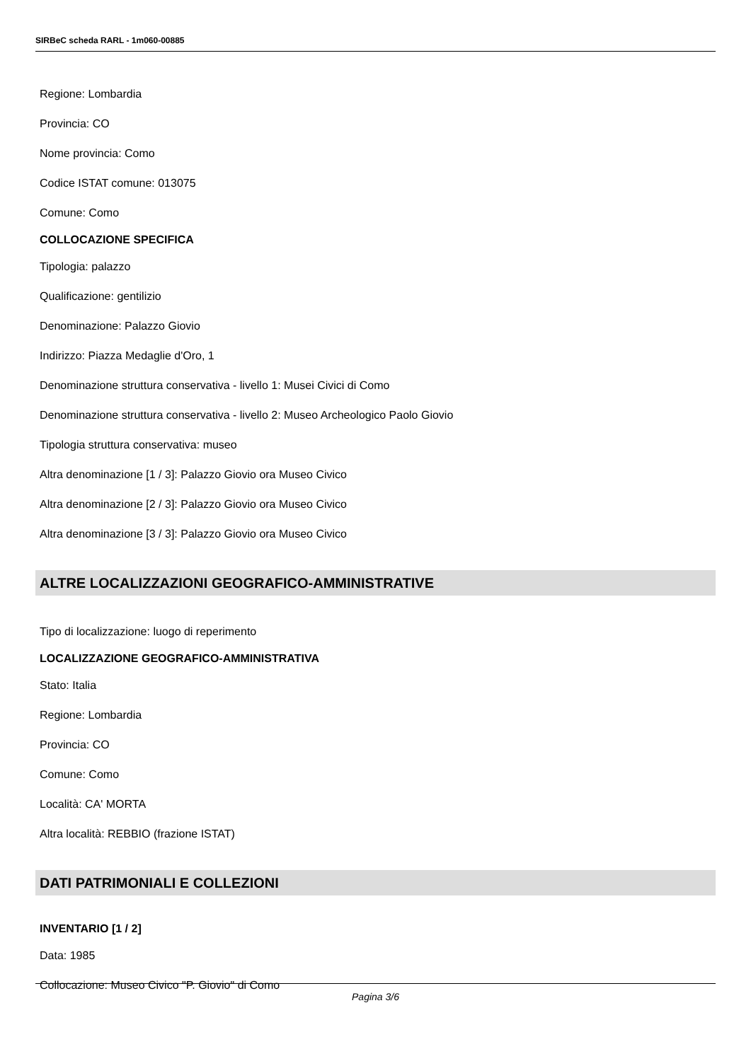SIRBeC scheda RARL - 1m060-00885
Regione: Lombardia
Provincia: CO
Nome provincia: Como
Codice ISTAT comune: 013075
Comune: Como
COLLOCAZIONE SPECIFICA
Tipologia: palazzo
Qualificazione: gentilizio
Denominazione: Palazzo Giovio
Indirizzo: Piazza Medaglie d'Oro, 1
Denominazione struttura conservativa - livello 1: Musei Civici di Como
Denominazione struttura conservativa - livello 2: Museo Archeologico Paolo Giovio
Tipologia struttura conservativa: museo
Altra denominazione [1 / 3]: Palazzo Giovio ora Museo Civico
Altra denominazione [2 / 3]: Palazzo Giovio ora Museo Civico
Altra denominazione [3 / 3]: Palazzo Giovio ora Museo Civico
ALTRE LOCALIZZAZIONI GEOGRAFICO-AMMINISTRATIVE
Tipo di localizzazione: luogo di reperimento
LOCALIZZAZIONE GEOGRAFICO-AMMINISTRATIVA
Stato: Italia
Regione: Lombardia
Provincia: CO
Comune: Como
Località: CA' MORTA
Altra località: REBBIO (frazione ISTAT)
DATI PATRIMONIALI E COLLEZIONI
INVENTARIO [1 / 2]
Data: 1985
Collocazione: Museo Civico "P. Giovio" di Como
Pagina 3/6